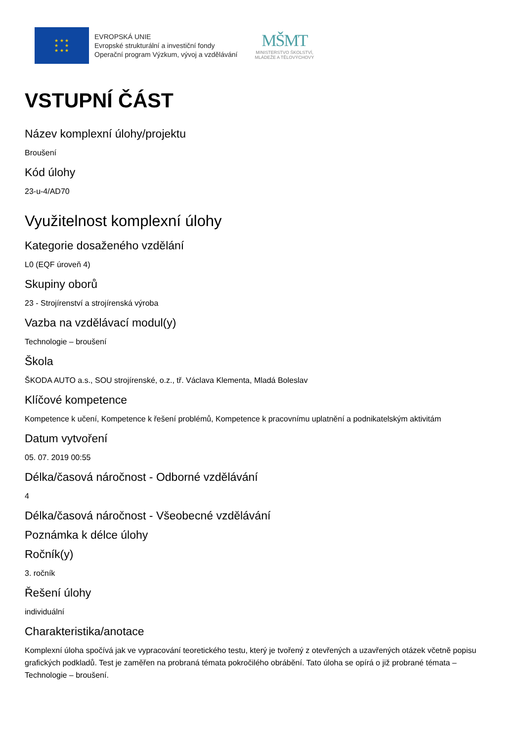★ ★ ★
★ ★
★ ★ ★
EVROPSKÁ UNIE
Evropské strukturální a investiční fondy
Operační program Výzkum, vývoj a vzdělávání
MŠMT
MINISTERSTVO ŠKOLSTVÍ,
MLÁDEŽE A TĚLOVÝCHOVY
VSTUPNÍ ČÁST
Název komplexní úlohy/projektu
Broušení
Kód úlohy
23-u-4/AD70
Využitelnost komplexní úlohy
Kategorie dosaženého vzdělání
L0 (EQF úroveň 4)
Skupiny oborů
23 - Strojírenství a strojírenská výroba
Vazba na vzdělávací modul(y)
Technologie – broušení
Škola
ŠKODA AUTO a.s., SOU strojírenské, o.z., tř. Václava Klementa, Mladá Boleslav
Klíčové kompetence
Kompetence k učení, Kompetence k řešení problémů, Kompetence k pracovnímu uplatnění a podnikatelským aktivitám
Datum vytvoření
05. 07. 2019 00:55
Délka/časová náročnost - Odborné vzdělávání
4
Délka/časová náročnost - Všeobecné vzdělávání
Poznámka k délce úlohy
Ročník(y)
3. ročník
Řešení úlohy
individuální
Charakteristika/anotace
Komplexní úloha spočívá jak ve vypracování teoretického testu, který je tvořený z otevřených a uzavřených otázek včetně popisu grafických podkladů. Test je zaměřen na probraná témata pokročilého obrábění. Tato úloha se opírá o již probrané témata – Technologie – broušení.